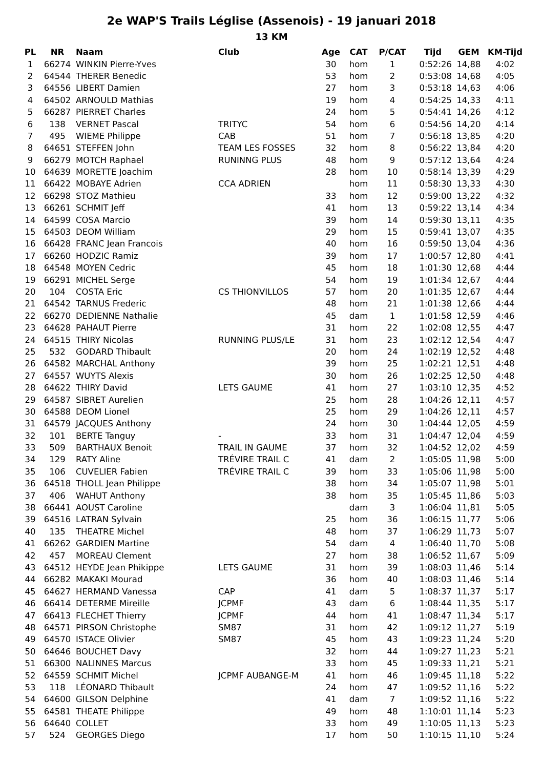2e WAP'S Trails Léglise (Assenois) - 19 januari 2018
13 KM
| PL | NR | Naam | Club | Age | CAT | P/CAT | Tijd | GEM | KM-Tijd |
| --- | --- | --- | --- | --- | --- | --- | --- | --- | --- |
| 1 | 66274 | WINKIN Pierre-Yves | | 30 | hom | 1 | 0:52:26 | 14,88 | 4:02 |
| 2 | 64544 | THERER Benedic | | 53 | hom | 2 | 0:53:08 | 14,68 | 4:05 |
| 3 | 64556 | LIBERT Damien | | 27 | hom | 3 | 0:53:18 | 14,63 | 4:06 |
| 4 | 64502 | ARNOULD Mathias | | 19 | hom | 4 | 0:54:25 | 14,33 | 4:11 |
| 5 | 66287 | PIERRET Charles | | 24 | hom | 5 | 0:54:41 | 14,26 | 4:12 |
| 6 | 138 | VERNET Pascal | TRITYC | 54 | hom | 6 | 0:54:56 | 14,20 | 4:14 |
| 7 | 495 | WIEME Philippe | CAB | 51 | hom | 7 | 0:56:18 | 13,85 | 4:20 |
| 8 | 64651 | STEFFEN John | TEAM LES FOSSES | 32 | hom | 8 | 0:56:22 | 13,84 | 4:20 |
| 9 | 66279 | MOTCH Raphael | RUNINNG PLUS | 48 | hom | 9 | 0:57:12 | 13,64 | 4:24 |
| 10 | 64639 | MORETTE Joachim | | 28 | hom | 10 | 0:58:14 | 13,39 | 4:29 |
| 11 | 66422 | MOBAYE Adrien | CCA ADRIEN | | hom | 11 | 0:58:30 | 13,33 | 4:30 |
| 12 | 66298 | STOZ Mathieu | | 33 | hom | 12 | 0:59:00 | 13,22 | 4:32 |
| 13 | 66261 | SCHMIT Jeff | | 41 | hom | 13 | 0:59:22 | 13,14 | 4:34 |
| 14 | 64599 | COSA Marcio | | 39 | hom | 14 | 0:59:30 | 13,11 | 4:35 |
| 15 | 64503 | DEOM William | | 29 | hom | 15 | 0:59:41 | 13,07 | 4:35 |
| 16 | 66428 | FRANC Jean Francois | | 40 | hom | 16 | 0:59:50 | 13,04 | 4:36 |
| 17 | 66260 | HODZIC Ramiz | | 39 | hom | 17 | 1:00:57 | 12,80 | 4:41 |
| 18 | 64548 | MOYEN Cedric | | 45 | hom | 18 | 1:01:30 | 12,68 | 4:44 |
| 19 | 66291 | MICHEL Serge | | 54 | hom | 19 | 1:01:34 | 12,67 | 4:44 |
| 20 | 104 | COSTA Eric | CS THIONVILLOS | 57 | hom | 20 | 1:01:35 | 12,67 | 4:44 |
| 21 | 64542 | TARNUS Frederic | | 48 | hom | 21 | 1:01:38 | 12,66 | 4:44 |
| 22 | 66270 | DEDIENNE Nathalie | | 45 | dam | 1 | 1:01:58 | 12,59 | 4:46 |
| 23 | 64628 | PAHAUT Pierre | | 31 | hom | 22 | 1:02:08 | 12,55 | 4:47 |
| 24 | 64515 | THIRY Nicolas | RUNNING PLUS/LE | 31 | hom | 23 | 1:02:12 | 12,54 | 4:47 |
| 25 | 532 | GODARD Thibault | | 20 | hom | 24 | 1:02:19 | 12,52 | 4:48 |
| 26 | 64582 | MARCHAL Anthony | | 39 | hom | 25 | 1:02:21 | 12,51 | 4:48 |
| 27 | 64557 | WUYTS Alexis | | 30 | hom | 26 | 1:02:25 | 12,50 | 4:48 |
| 28 | 64622 | THIRY David | LETS GAUME | 41 | hom | 27 | 1:03:10 | 12,35 | 4:52 |
| 29 | 64587 | SIBRET Aurelien | | 25 | hom | 28 | 1:04:26 | 12,11 | 4:57 |
| 30 | 64588 | DEOM Lionel | | 25 | hom | 29 | 1:04:26 | 12,11 | 4:57 |
| 31 | 64579 | JACQUES Anthony | | 24 | hom | 30 | 1:04:44 | 12,05 | 4:59 |
| 32 | 101 | BERTE Tanguy | - | 33 | hom | 31 | 1:04:47 | 12,04 | 4:59 |
| 33 | 509 | BARTHAUX Benoit | TRAIL IN GAUME | 37 | hom | 32 | 1:04:52 | 12,02 | 4:59 |
| 34 | 129 | RATY Aline | TRÉVIRE TRAIL C | 41 | dam | 2 | 1:05:05 | 11,98 | 5:00 |
| 35 | 106 | CUVELIER Fabien | TRÉVIRE TRAIL C | 39 | hom | 33 | 1:05:06 | 11,98 | 5:00 |
| 36 | 64518 | THOLL Jean Philippe | | 38 | hom | 34 | 1:05:07 | 11,98 | 5:01 |
| 37 | 406 | WAHUT Anthony | | 38 | hom | 35 | 1:05:45 | 11,86 | 5:03 |
| 38 | 66441 | AOUST Caroline | | | dam | 3 | 1:06:04 | 11,81 | 5:05 |
| 39 | 64516 | LATRAN Sylvain | | 25 | hom | 36 | 1:06:15 | 11,77 | 5:06 |
| 40 | 135 | THEATRE Michel | | 48 | hom | 37 | 1:06:29 | 11,73 | 5:07 |
| 41 | 66262 | GARDIEN Martine | | 54 | dam | 4 | 1:06:40 | 11,70 | 5:08 |
| 42 | 457 | MOREAU Clement | | 27 | hom | 38 | 1:06:52 | 11,67 | 5:09 |
| 43 | 64512 | HEYDE Jean Phikippe | LETS GAUME | 31 | hom | 39 | 1:08:03 | 11,46 | 5:14 |
| 44 | 66282 | MAKAKI Mourad | | 36 | hom | 40 | 1:08:03 | 11,46 | 5:14 |
| 45 | 64627 | HERMAND Vanessa | CAP | 41 | dam | 5 | 1:08:37 | 11,37 | 5:17 |
| 46 | 66414 | DETERME Mireille | JCPMF | 43 | dam | 6 | 1:08:44 | 11,35 | 5:17 |
| 47 | 66413 | FLECHET Thierry | JCPMF | 44 | hom | 41 | 1:08:47 | 11,34 | 5:17 |
| 48 | 64571 | PIRSON Christophe | SM87 | 31 | hom | 42 | 1:09:12 | 11,27 | 5:19 |
| 49 | 64570 | ISTACE Olivier | SM87 | 45 | hom | 43 | 1:09:23 | 11,24 | 5:20 |
| 50 | 64646 | BOUCHET Davy | | 32 | hom | 44 | 1:09:27 | 11,23 | 5:21 |
| 51 | 66300 | NALINNES Marcus | | 33 | hom | 45 | 1:09:33 | 11,21 | 5:21 |
| 52 | 64559 | SCHMIT Michel | JCPMF AUBANGE-M | 41 | hom | 46 | 1:09:45 | 11,18 | 5:22 |
| 53 | 118 | LÉONARD Thibault | | 24 | hom | 47 | 1:09:52 | 11,16 | 5:22 |
| 54 | 64600 | GILSON Delphine | | 41 | dam | 7 | 1:09:52 | 11,16 | 5:22 |
| 55 | 64581 | THEATE Philippe | | 49 | hom | 48 | 1:10:01 | 11,14 | 5:23 |
| 56 | 64640 | COLLET | | 33 | hom | 49 | 1:10:05 | 11,13 | 5:23 |
| 57 | 524 | GEORGES Diego | | 17 | hom | 50 | 1:10:15 | 11,10 | 5:24 |